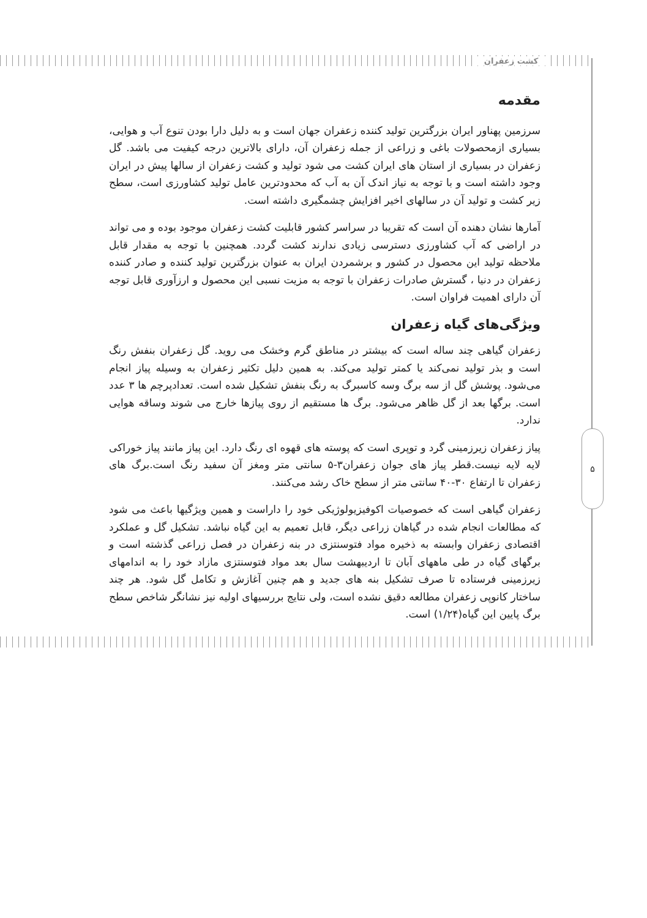کشت زعفران
۵
مقدمه
سرزمین پهناور ایران بزرگترین تولید کننده زعفران جهان است و به دلیل دارا بودن تنوع آب و هوایی، بسیاری ازمحصولات باغی و زراعی از جمله زعفران آن، دارای بالاترین درجه کیفیت می باشد. گل زعفران در بسیاری از استان های ایران کشت می شود تولید و کشت زعفران از سالها پیش در ایران وجود داشته است و با توجه به نیاز اندک آن به آب که محدودترین عامل تولید کشاورزی است، سطح زیر کشت و تولید آن در سالهای اخیر افزایش چشمگیری داشته است.
آمارها نشان دهنده آن است که تقریبا در سراسر کشور قابلیت کشت زعفران موجود بوده و می تواند در اراضی که آب کشاورزی دسترسی زیادی ندارند کشت گردد. همچنین با توجه به مقدار قابل ملاحظه تولید این محصول در کشور و برشمردن ایران به عنوان بزرگترین تولید کننده و صادر کننده زعفران در دنیا ، گسترش صادرات زعفران با توجه به مزیت نسبی این محصول و ارزآوری قابل توجه آن دارای اهمیت فراوان است.
ویژگی‌های گیاه زعفران
زعفران گیاهی چند ساله است که بیشتر در مناطق گرم وخشک می روید. گل زعفران بنفش رنگ است و بذر تولید نمی‌کند یا کمتر تولید می‌کند. به همین دلیل تکثیر زعفران به وسیله پیاز انجام می‌شود. پوشش گل از سه برگ وسه کاسبرگ به رنگ بنفش تشکیل شده است. تعدادپرچم ها ۳ عدد است. برگها بعد از گل ظاهر می‌شود. برگ ها مستقیم از روی پیازها خارج می شوند وساقه هوایی ندارد.
پیاز زعفران زیرزمینی گرد و توپری است که پوسته های قهوه ای رنگ دارد. این پیاز مانند پیاز خوراکی لایه لایه نیست.قطر پیاز های جوان زعفران۳-۵ سانتی متر ومغز آن سفید رنگ است.برگ های زعفران تا ارتفاع ۳۰-۴۰ سانتی متر از سطح خاک رشد می‌کنند.
زعفران گیاهی است که خصوصیات اکوفیزیولوژیکی خود را داراست و همین ویژگیها باعث می شود که مطالعات انجام شده در گیاهان زراعی دیگر، قابل تعمیم به این گیاه نباشد. تشکیل گل و عملکرد اقتصادی زعفران وابسته به ذخیره مواد فتوسنتزی در بنه زعفران در فصل زراعی گذشته است و برگهای گیاه در طی ماههای آبان تا اردیبهشت سال بعد مواد فتوسنتزی مازاد خود را به اندامهای زیرزمینی فرستاده تا صرف تشکیل بنه های جدید و هم چنین آغازش و تکامل گل شود. هر چند ساختار کانوپی زعفران مطالعه دقیق نشده است، ولی نتایج بررسیهای اولیه نیز نشانگر شاخص سطح برگ پایین این گیاه(۱/۲۴) است.